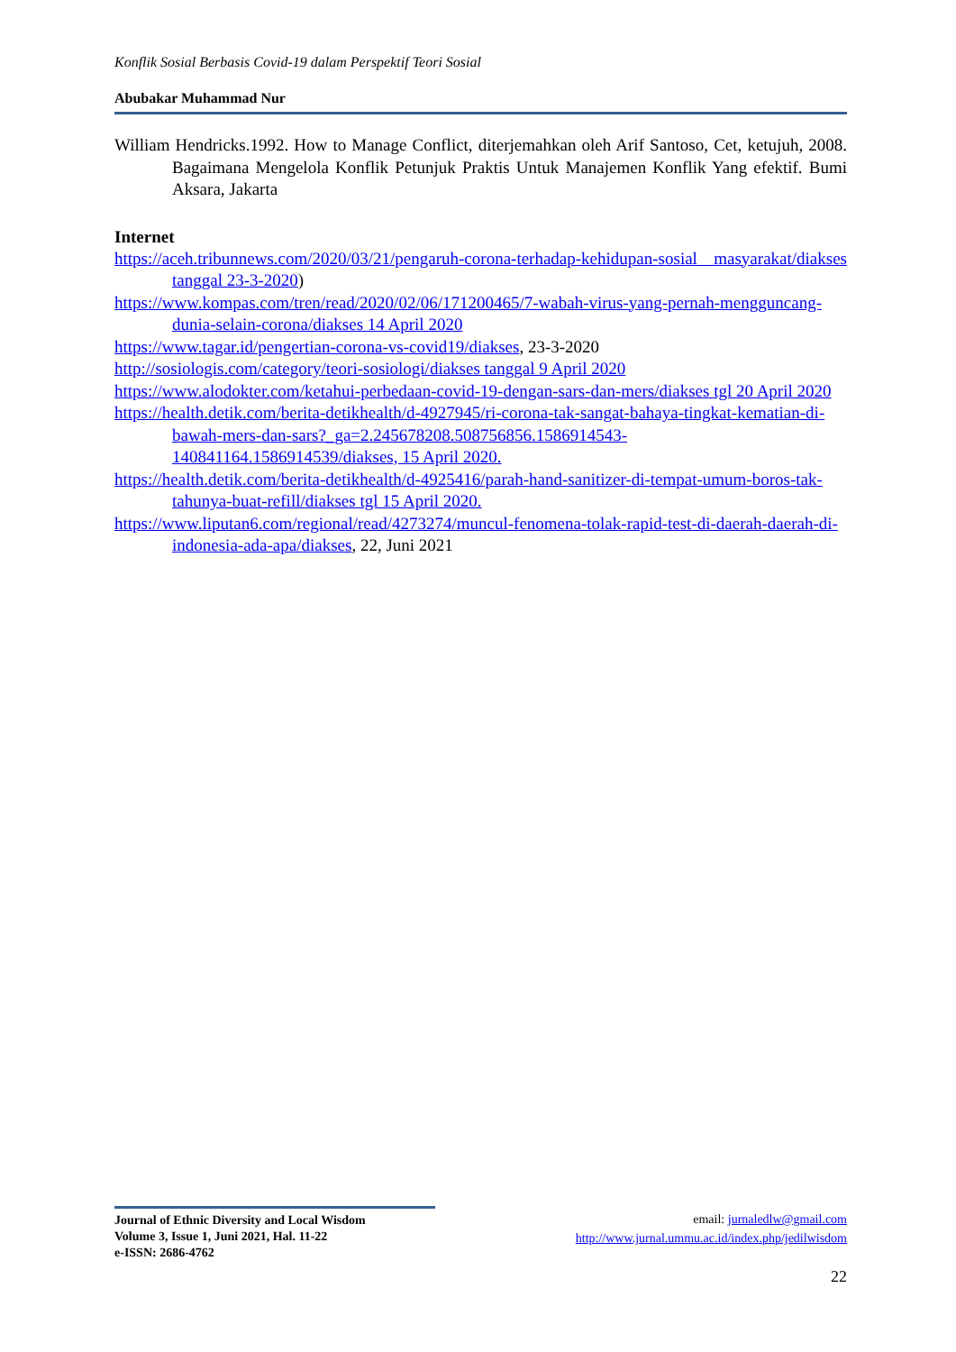Konflik Sosial Berbasis Covid-19 dalam Perspektif Teori Sosial
Abubakar Muhammad Nur
William Hendricks.1992. How to Manage Conflict, diterjemahkan oleh Arif Santoso, Cet, ketujuh, 2008. Bagaimana Mengelola Konflik Petunjuk Praktis Untuk Manajemen Konflik Yang efektif. Bumi Aksara, Jakarta
Internet
https://aceh.tribunnews.com/2020/03/21/pengaruh-corona-terhadap-kehidupan-sosial masyarakat/diakses tanggal 23-3-2020)
https://www.kompas.com/tren/read/2020/02/06/171200465/7-wabah-virus-yang-pernah-mengguncang-dunia-selain-corona/diakses 14 April 2020
https://www.tagar.id/pengertian-corona-vs-covid19/diakses, 23-3-2020
http://sosiologis.com/category/teori-sosiologi/diakses tanggal 9 April 2020
https://www.alodokter.com/ketahui-perbedaan-covid-19-dengan-sars-dan-mers/diakses tgl 20 April 2020
https://health.detik.com/berita-detikhealth/d-4927945/ri-corona-tak-sangat-bahaya-tingkat-kematian-di-bawah-mers-dan-sars?_ga=2.245678208.508756856.1586914543-140841164.1586914539/diakses, 15 April 2020.
https://health.detik.com/berita-detikhealth/d-4925416/parah-hand-sanitizer-di-tempat-umum-boros-tak-tahunya-buat-refill/diakses tgl 15 April 2020.
https://www.liputan6.com/regional/read/4273274/muncul-fenomena-tolak-rapid-test-di-daerah-daerah-di-indonesia-ada-apa/diakses, 22, Juni 2021
Journal of Ethnic Diversity and Local Wisdom
Volume 3, Issue 1, Juni 2021, Hal. 11-22
e-ISSN: 2686-4762
email: jurnaledlw@gmail.com
http://www.jurnal.ummu.ac.id/index.php/jedilwisdom
22